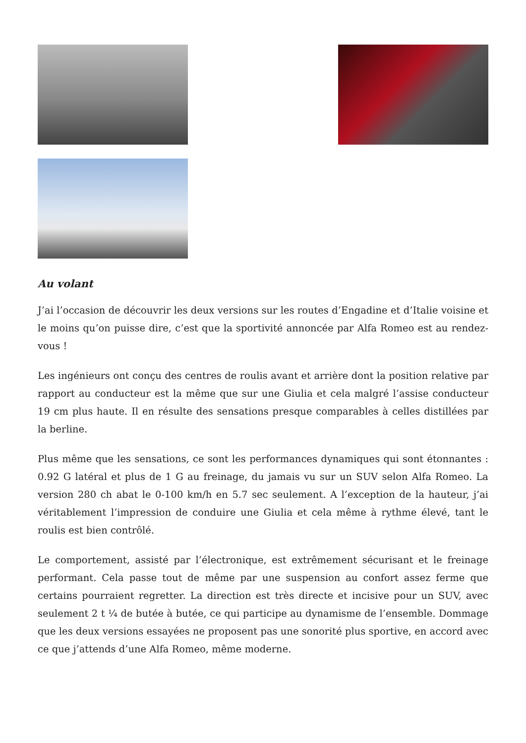Au volant
J’ai l’occasion de découvrir les deux versions sur les routes d’Engadine et d’Italie voisine et le moins qu’on puisse dire, c’est que la sportivité annoncée par Alfa Romeo est au rendez-vous !
Les ingénieurs ont conçu des centres de roulis avant et arrière dont la position relative par rapport au conducteur est la même que sur une Giulia et cela malgré l’assise conducteur 19 cm plus haute. Il en résulte des sensations presque comparables à celles distillées par la berline.
Plus même que les sensations, ce sont les performances dynamiques qui sont étonnantes : 0.92 G latéral et plus de 1 G au freinage, du jamais vu sur un SUV selon Alfa Romeo. La version 280 ch abat le 0-100 km/h en 5.7 sec seulement. A l’exception de la hauteur, j’ai véritablement l’impression de conduire une Giulia et cela même à rythme élevé, tant le roulis est bien contrôlé.
Le comportement, assisté par l’électronique, est extrêmement sécurisant et le freinage performant. Cela passe tout de même par une suspension au confort assez ferme que certains pourraient regretter. La direction est très directe et incisive pour un SUV, avec seulement 2 t ¼ de butée à butée, ce qui participe au dynamisme de l’ensemble. Dommage que les deux versions essayées ne proposent pas une sonorité plus sportive, en accord avec ce que j’attends d’une Alfa Romeo, même moderne.